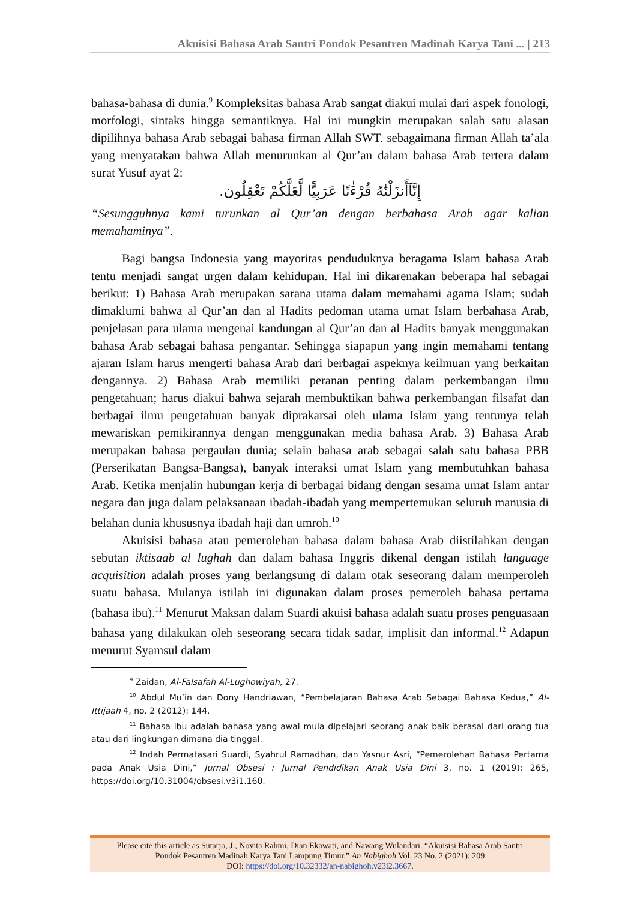Akuisisi Bahasa Arab Santri Pondok Pesantren Madinah Karya Tani ... | 213
bahasa-bahasa di dunia.<sup>9</sup> Kompleksitas bahasa Arab sangat diakui mulai dari aspek fonologi, morfologi, sintaks hingga semantiknya. Hal ini mungkin merupakan salah satu alasan dipilihnya bahasa Arab sebagai bahasa firman Allah SWT. sebagaimana firman Allah ta’ala yang menyatakan bahwa Allah menurunkan al Qur’an dalam bahasa Arab tertera dalam surat Yusuf ayat 2:
إِنَّآأَنزَلْنَٰهُ قُرْءَٰنًا عَرَبِيًّا لَّعَلَّكُمْ تَعْقِلُون.
“Sesungguhnya kami turunkan al Qur’an dengan berbahasa Arab agar kalian memahaminya”.
Bagi bangsa Indonesia yang mayoritas penduduknya beragama Islam bahasa Arab tentu menjadi sangat urgen dalam kehidupan. Hal ini dikarenakan beberapa hal sebagai berikut: 1) Bahasa Arab merupakan sarana utama dalam memahami agama Islam; sudah dimaklumi bahwa al Qur’an dan al Hadits pedoman utama umat Islam berbahasa Arab, penjelasan para ulama mengenai kandungan al Qur’an dan al Hadits banyak menggunakan bahasa Arab sebagai bahasa pengantar. Sehingga siapapun yang ingin memahami tentang ajaran Islam harus mengerti bahasa Arab dari berbagai aspeknya keilmuan yang berkaitan dengannya. 2) Bahasa Arab memiliki peranan penting dalam perkembangan ilmu pengetahuan; harus diakui bahwa sejarah membuktikan bahwa perkembangan filsafat dan berbagai ilmu pengetahuan banyak diprakarsai oleh ulama Islam yang tentunya telah mewariskan pemikirannya dengan menggunakan media bahasa Arab. 3) Bahasa Arab merupakan bahasa pergaulan dunia; selain bahasa arab sebagai salah satu bahasa PBB (Perserikatan Bangsa-Bangsa), banyak interaksi umat Islam yang membutuhkan bahasa Arab. Ketika menjalin hubungan kerja di berbagai bidang dengan sesama umat Islam antar negara dan juga dalam pelaksanaan ibadah-ibadah yang mempertemukan seluruh manusia di belahan dunia khususnya ibadah haji dan umroh.<sup>10</sup>
Akuisisi bahasa atau pemerolehan bahasa dalam bahasa Arab diistilahkan dengan sebutan iktisaab al lughah dan dalam bahasa Inggris dikenal dengan istilah language acquisition adalah proses yang berlangsung di dalam otak seseorang dalam memperoleh suatu bahasa. Mulanya istilah ini digunakan dalam proses pemeroleh bahasa pertama (bahasa ibu).<sup>11</sup> Menurut Maksan dalam Suardi akuisi bahasa adalah suatu proses penguasaan bahasa yang dilakukan oleh seseorang secara tidak sadar, implisit dan informal.<sup>12</sup> Adapun menurut Syamsul dalam
<sup>9</sup> Zaidan, Al-Falsafah Al-Lughowiyah, 27.
<sup>10</sup> Abdul Mu’in dan Dony Handriawan, “Pembelajaran Bahasa Arab Sebagai Bahasa Kedua,” Al-Ittijaah 4, no. 2 (2012): 144.
<sup>11</sup> Bahasa ibu adalah bahasa yang awal mula dipelajari seorang anak baik berasal dari orang tua atau dari lingkungan dimana dia tinggal.
<sup>12</sup> Indah Permatasari Suardi, Syahrul Ramadhan, dan Yasnur Asri, “Pemerolehan Bahasa Pertama pada Anak Usia Dini,” Jurnal Obsesi : Jurnal Pendidikan Anak Usia Dini 3, no. 1 (2019): 265, https://doi.org/10.31004/obsesi.v3i1.160.
Please cite this article as Sutarjo, J., Novita Rahmi, Dian Ekawati, and Nawang Wulandari. “Akuisisi Bahasa Arab Santri
Pondok Pesantren Madinah Karya Tani Lampung Timur.” An Nabighoh Vol. 23 No. 2 (2021): 209
DOI: https://doi.org/10.32332/an-nabighoh.v23i2.3667.